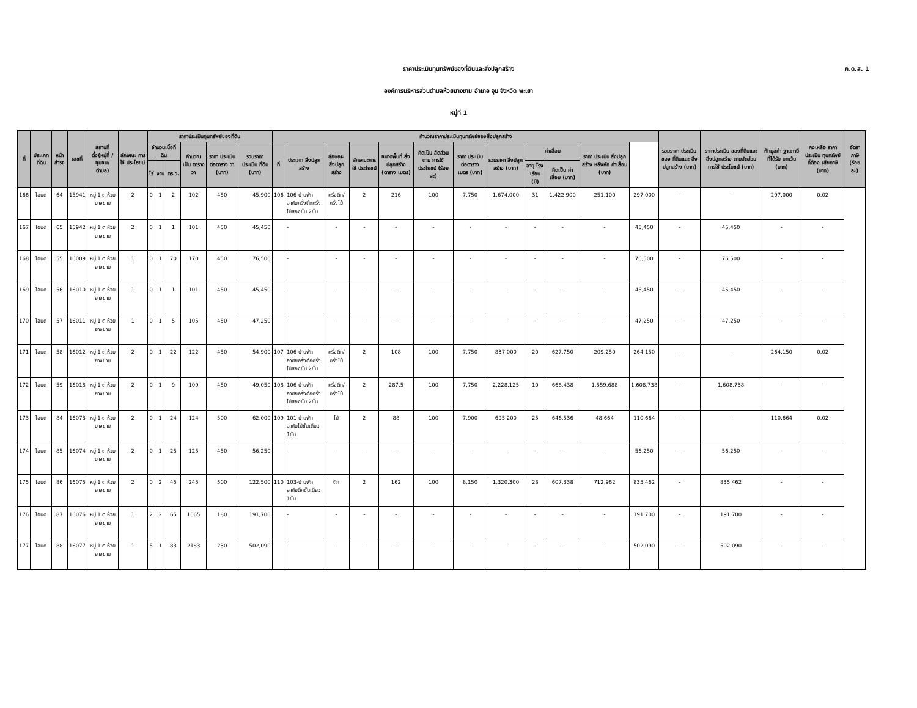ราคาประเมินทุนทรัพย์ของที่ดินและสิ่งปลูกสร้าง
ภ.ด.ส. 1
องค์การบริหารส่วนตำบลห้วยยางขาม อำเภอ จุน จังหวัด พะเยา
หมู่ที่ 1
| ที่ | ประเภท ที่ดิน | หน้า สำรจ | เลขที่ | สถานที่ ตั้ง(หมู่ที่ /ชุมชน/ ตำบล) | ลักษณะ การใช้ ประโยชน์ | ราคาประเมินทุนทรัพย์ของที่ดิน | | | | | | คำนวณราคาประเมินทุนทรัพย์ของสิ่งปลูกสร้าง | | | | | | | | | | | | รวมราคา ประเมินของ ที่ดินและ สิ่งปลูกสร้าง (บาท) | ราคาประเมิน ของที่ดินและ สิ่งปลูกสร้าง ตามสัดส่วน การใช้ ประโยชน์ (บาท) | หักมูลค่า ฐานภาษี ที่ได้รับ ยกเว้น (บาท) | คงเหลือ ราคา ประเมิน ทุนทรัพย์ ที่ต้อง เสียภาษี (บาท) | อัตราภาษี (ร้อยละ) |
| --- | --- | --- | --- | --- | --- | --- | --- | --- | --- | --- | --- | --- | --- | --- | --- | --- | --- | --- | --- | --- | --- | --- | --- | --- | --- | --- | --- | --- |
| | | | | | | จำนวนเนื้อที่ดิน | | | คำนวณ เป็น ตารางวา | ราคา ประเมิน ต่อตาราง วา (บาท) | รวมราคา ประเมิน ที่ดิน (บาท) | ที่ | ประเภท สิ่งปลูกสร้าง | ลักษณะ สิ่งปลูก สร้าง | ลักษณะการ ใช้ ประโยชน์ | ขนาดพื้นที่ สิ่งปลูกสร้าง (ตาราง เมตร) | คิดเป็น สัดส่วนตาม การใช้ ประโยชน์ (ร้อยละ) | ราคา ประเมิน ต่อตาราง เมตร (บาท) | รวมราคา สิ่งปลูก สร้าง (บาท) | ค่าเสื่อม | | ราคา ประเมิน สิ่งปลูก สร้าง หลังหัก ค่าเสื่อม (บาท) | | | | | | |
| | | | | | | ไร่ | งาน | ตร.ว. | | | | | | | | | | | | อายุ โรงเรือน (ปี) | คิดเป็น ค่าเสื่อม (บาท) | | | | | | | |
| 166 | โฉนด | 64 | 15941 | หมู่ 1 ต.ห้วยยางขาม | 2 | 0 | 1 | 2 | 102 | 450 | 45,900 | 106 | 106-บ้านพักอาศัยครึ่งตึกครึ่งไม้สองชั้น 2ชั้น | ครึ่งตึก/ ครึ่งไม้ | 2 | 216 | 100 | 7,750 | 1,674,000 | 31 | 1,422,900 | 251,100 | 297,000 | - | - | 297,000 | 0.02 | |
| 167 | โฉนด | 65 | 15942 | หมู่ 1 ต.ห้วยยางขาม | 2 | 0 | 1 | 1 | 101 | 450 | 45,450 | | - | - | - | - | - | - | - | - | - | - | 45,450 | - | 45,450 | - | - | |
| 168 | โฉนด | 55 | 16009 | หมู่ 1 ต.ห้วยยางขาม | 1 | 0 | 1 | 70 | 170 | 450 | 76,500 | | - | - | - | - | - | - | - | - | - | - | 76,500 | - | 76,500 | - | - | |
| 169 | โฉนด | 56 | 16010 | หมู่ 1 ต.ห้วยยางขาม | 1 | 0 | 1 | 1 | 101 | 450 | 45,450 | | - | - | - | - | - | - | - | - | - | - | 45,450 | - | 45,450 | - | - | |
| 170 | โฉนด | 57 | 16011 | หมู่ 1 ต.ห้วยยางขาม | 1 | 0 | 1 | 5 | 105 | 450 | 47,250 | | - | - | - | - | - | - | - | - | - | - | 47,250 | - | 47,250 | - | - | |
| 171 | โฉนด | 58 | 16012 | หมู่ 1 ต.ห้วยยางขาม | 2 | 0 | 1 | 22 | 122 | 450 | 54,900 | 107 | 106-บ้านพักอาศัยครึ่งตึกครึ่งไม้สองชั้น 2ชั้น | ครึ่งตึก/ ครึ่งไม้ | 2 | 108 | 100 | 7,750 | 837,000 | 20 | 627,750 | 209,250 | 264,150 | - | - | 264,150 | 0.02 | |
| 172 | โฉนด | 59 | 16013 | หมู่ 1 ต.ห้วยยางขาม | 2 | 0 | 1 | 9 | 109 | 450 | 49,050 | 108 | 106-บ้านพักอาศัยครึ่งตึกครึ่งไม้สองชั้น 2ชั้น | ครึ่งตึก/ ครึ่งไม้ | 2 | 287.5 | 100 | 7,750 | 2,228,125 | 10 | 668,438 | 1,559,688 | 1,608,738 | - | 1,608,738 | - | - | |
| 173 | โฉนด | 84 | 16073 | หมู่ 1 ต.ห้วยยางขาม | 2 | 0 | 1 | 24 | 124 | 500 | 62,000 | 109 | 101-บ้านพักอาศัยไม้ชั้นเดียว 1ชั้น | ไม้ | 2 | 88 | 100 | 7,900 | 695,200 | 25 | 646,536 | 48,664 | 110,664 | - | - | 110,664 | 0.02 | |
| 174 | โฉนด | 85 | 16074 | หมู่ 1 ต.ห้วยยางขาม | 2 | 0 | 1 | 25 | 125 | 450 | 56,250 | | - | - | - | - | - | - | - | - | - | - | 56,250 | - | 56,250 | - | - | |
| 175 | โฉนด | 86 | 16075 | หมู่ 1 ต.ห้วยยางขาม | 2 | 0 | 2 | 45 | 245 | 500 | 122,500 | 110 | 103-บ้านพักอาศัยตึกชั้นเดียว 1ชั้น | ตึก | 2 | 162 | 100 | 8,150 | 1,320,300 | 28 | 607,338 | 712,962 | 835,462 | - | 835,462 | - | - | |
| 176 | โฉนด | 87 | 16076 | หมู่ 1 ต.ห้วยยางขาม | 1 | 2 | 2 | 65 | 1065 | 180 | 191,700 | | - | - | - | - | - | - | - | - | - | - | 191,700 | - | 191,700 | - | - | |
| 177 | โฉนด | 88 | 16077 | หมู่ 1 ต.ห้วยยางขาม | 1 | 5 | 1 | 83 | 2183 | 230 | 502,090 | | - | - | - | - | - | - | - | - | - | - | 502,090 | - | 502,090 | - | - | |